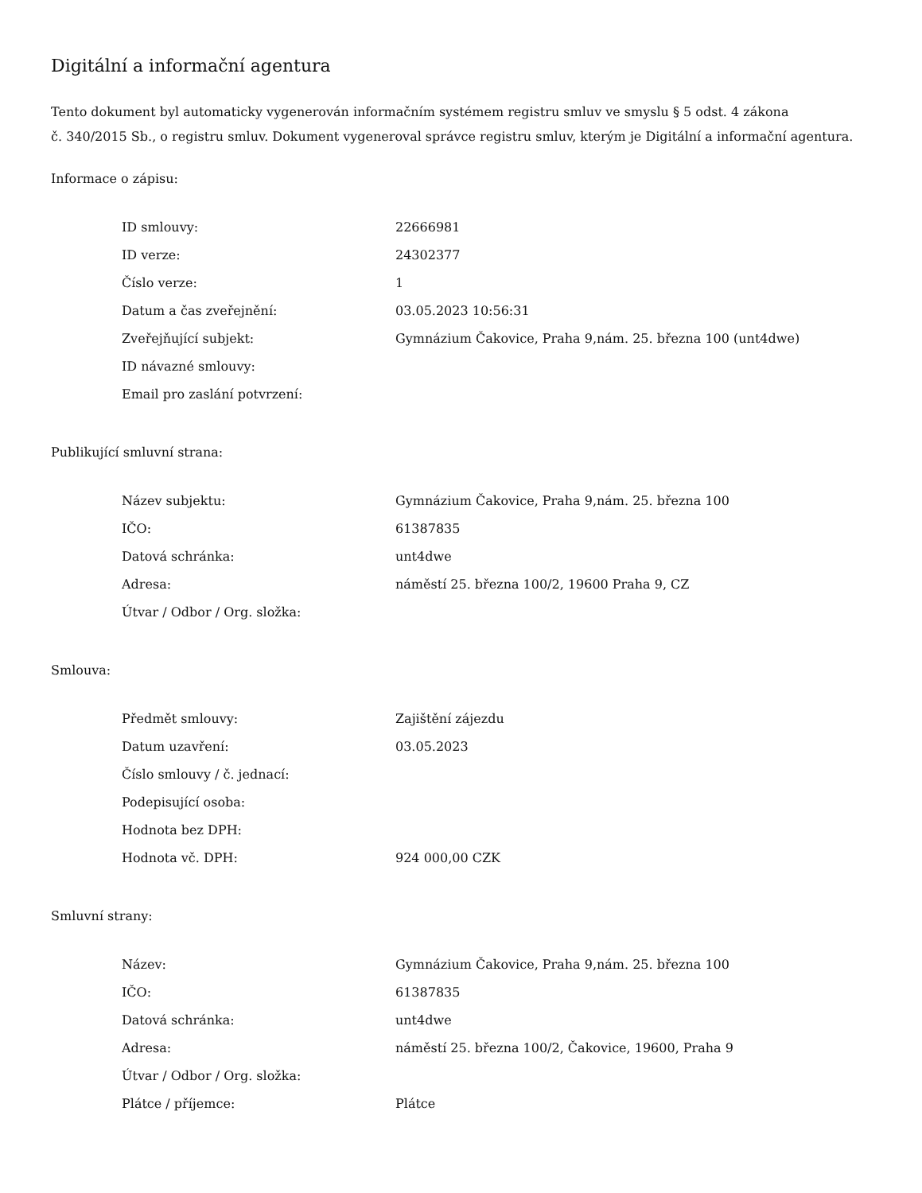Digitální a informační agentura
Tento dokument byl automaticky vygenerován informačním systémem registru smluv ve smyslu § 5 odst. 4 zákona
č. 340/2015 Sb., o registru smluv. Dokument vygeneroval správce registru smluv, kterým je Digitální a informační agentura.
Informace o zápisu:
| ID smlouvy: | 22666981 |
| ID verze: | 24302377 |
| Číslo verze: | 1 |
| Datum a čas zveřejnění: | 03.05.2023 10:56:31 |
| Zveřejňující subjekt: | Gymnázium Čakovice, Praha 9,nám. 25. března 100 (unt4dwe) |
| ID návazné smlouvy: | |
| Email pro zaslání potvrzení: | |
Publikující smluvní strana:
| Název subjektu: | Gymnázium Čakovice, Praha 9,nám. 25. března 100 |
| IČO: | 61387835 |
| Datová schránka: | unt4dwe |
| Adresa: | náměstí 25. března 100/2, 19600 Praha 9, CZ |
| Útvar / Odbor / Org. složka: | |
Smlouva:
| Předmět smlouvy: | Zajištění zájezdu |
| Datum uzavření: | 03.05.2023 |
| Číslo smlouvy / č. jednací: | |
| Podepisující osoba: | |
| Hodnota bez DPH: | |
| Hodnota vč. DPH: | 924 000,00 CZK |
Smluvní strany:
| Název: | Gymnázium Čakovice, Praha 9,nám. 25. března 100 |
| IČO: | 61387835 |
| Datová schránka: | unt4dwe |
| Adresa: | náměstí 25. března 100/2, Čakovice, 19600, Praha 9 |
| Útvar / Odbor / Org. složka: | |
| Plátce / příjemce: | Plátce |